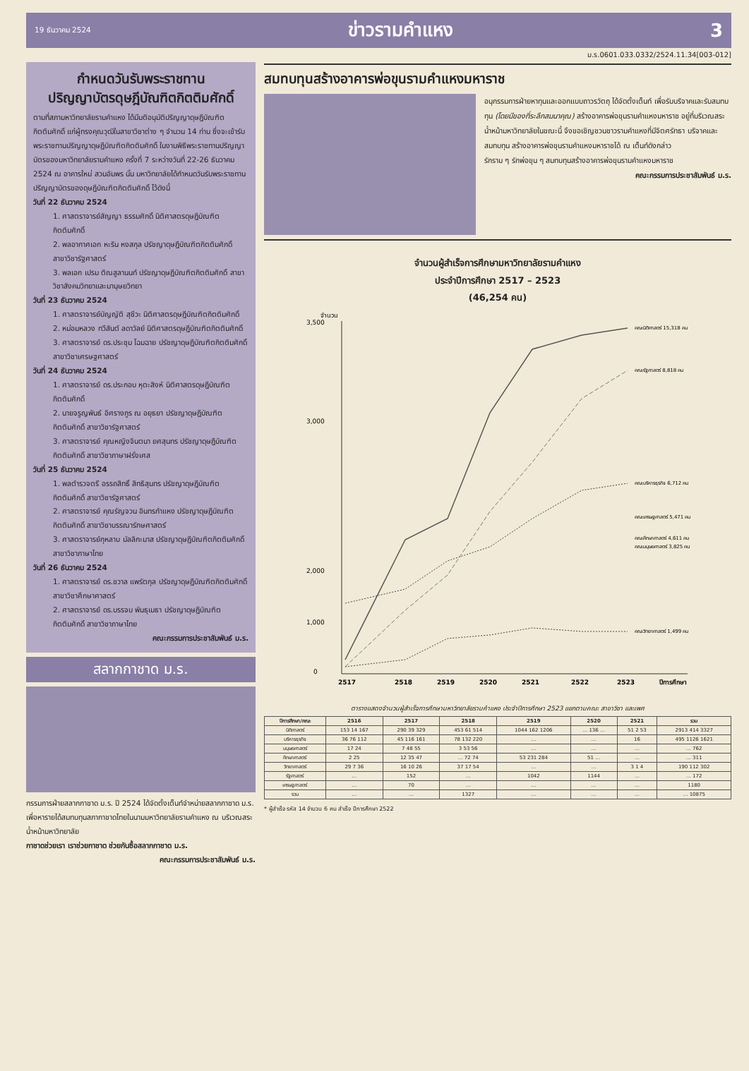19 ธันวาคม 2524 ข่าวรามคำแหง 3
ม.ร.0601.033.0332/2524.11.34[003-012]
กำหนดวันรับพระราชทาน
ปริญญาบัตรดุษฎีบัณฑิตกิตติมศักดิ์
ตามที่สภามหาวิทยาลัยรามคำแหง ได้มีมติอนุมัติปริญญาดุษฎีบัณฑิตกิตติมศักดิ์ แก่ผู้ทรงคุณวุฒิในสาขาวิชาต่าง ๆ จำนวน 14 ท่าน ซึ่งจะเข้ารับพระราชทานปริญญาดุษฎีบัณฑิตกิตติมศักดิ์ ในงานพิธีพระราชทานปริญญาบัตรของมหาวิทยาลัยรามคำแหง ครั้งที่ 7 ระหว่างวันที่ 22-26 ธันวาคม 2524 ณ อาคารใหม่ สวนอัมพร นั้น มหาวิทยาลัยได้กำหนดวันรับพระราชทานปริญญาบัตรของดุษฎีบัณฑิตกิตติมศักดิ์ ไว้ดังนี้
วันที่ 22 ธันวาคม 2524
1. ศาสตราจารย์สัญญา ธรรมศักดิ์ นิติศาสตรดุษฎีบัณฑิตกิตติมศักดิ์
2. พลอากาศเอก หะริน หงสกุล ปรัชญาดุษฎีบัณฑิตกิตติมศักดิ์ สาขาวิชารัฐศาสตร์
3. พลเอก เปรม ติณสูลานนท์ ปรัชญาดุษฎีบัณฑิตกิตติมศักดิ์ สาขาวิชาสังคมวิทยาและมานุษยวิทยา
วันที่ 23 ธันวาคม 2524
1. ศาสตราจารย์บัญญัติ สุชีวะ นิติศาสตรดุษฎีบัณฑิตกิตติมศักดิ์
2. หม่อมหลวง ทวีสันต์ ลดาวัลย์ นิติศาสตรดุษฎีบัณฑิตกิตติมศักดิ์
3. ศาสตราจารย์ ดร.ประชุม โฉมฉาย ปรัชญาดุษฎีบัณฑิตกิตติมศักดิ์ สาขาวิชาเศรษฐศาสตร์
วันที่ 24 ธันวาคม 2524
1. ศาสตราจารย์ ดร.ประกอบ หุตะสิงห์ นิติศาสตรดุษฎีบัณฑิตกิตติมศักดิ์
2. นายจรูญพันธ์ อิศรางกูร ณ อยุธยา ปรัชญาดุษฎีบัณฑิตกิตติมศักดิ์ สาขาวิชารัฐศาสตร์
3. ศาสตราจารย์ คุณหญิงจินตนา ยศสุนทร ปรัชญาดุษฎีบัณฑิตกิตติมศักดิ์ สาขาวิชาภาษาฝรั่งเศส
วันที่ 25 ธันวาคม 2524
1. พลตำรวจตรี อรรถสิทธิ์ สิทธิสุนทร ปรัชญาดุษฎีบัณฑิตกิตติมศักดิ์ สาขาวิชารัฐศาสตร์
2. ศาสตราจารย์ คุณรัญจวน อินทรกำแหง ปรัชญาดุษฎีบัณฑิตกิตติมศักดิ์ สาขาวิชาบรรณารักษศาสตร์
3. ศาสตราจารย์กุหลาบ มัลลิกะมาส ปรัชญาดุษฎีบัณฑิตกิตติมศักดิ์ สาขาวิชาภาษาไทย
วันที่ 26 ธันวาคม 2524
1. ศาสตราจารย์ ดร.ชวาล แพรัตกุล ปรัชญาดุษฎีบัณฑิตกิตติมศักดิ์ สาขาวิชาศึกษาศาสตร์
2. ศาสตราจารย์ ดร.บรรจบ พันธุเมธา ปรัชญาดุษฎีบัณฑิตกิตติมศักดิ์ สาขาวิชาภาษาไทย
คณะกรรมการประชาสัมพันธ์ ม.ร.
สลากกาชาด ม.ร.
กรรมการฝ่ายสลากกาชาด ม.ร. ปี 2524 ได้จัดตั้งเต็นท์จำหน่ายสลากกาชาด ม.ร. เพื่อหารายได้สมทบทุนสภากาชาดไทยในนามมหาวิทยาลัยรามคำแหง ณ บริเวณสระน้ำหน้ามหาวิทยาลัย
กาชาดช่วยเรา เราช่วยกาชาด ช่วยกันซื้อสลากกาชาด ม.ร.
คณะกรรมการประชาสัมพันธ์ ม.ร.
สมทบทุนสร้างอาคารพ่อขุนรามคำแหงมหาราช
อนุกรรมการฝ่ายหาทุนและออกแบบถาวรวัตถุ ได้จัดตั้งเต็นท์ เพื่อรับบริจาคและรับสมทบทุน (โดยมีของที่ระลึกสมนาคุณ) สร้างอาคารพ่อขุนรามคำแหงมหาราช อยู่ที่บริเวณสระน้ำหน้ามหาวิทยาลัยในขณะนี้ จึงขอเชิญชวนชาวรามคำแหงที่มีจิตศรัทธา บริจาคและสมทบทุน สร้างอาคารพ่อขุนรามคำแหงมหาราชได้ ณ เต็นท์ดังกล่าว
รักราม ๆ รักพ่อขุน ๆ สมทบทุนสร้างอาคารพ่อขุนรามคำแหงมหาราช
คณะกรรมการประชาสัมพันธ์ ม.ร.
จำนวนผู้สำเร็จการศึกษามหาวิทยาลัยรามคำแหง
ประจำปีการศึกษา 2517 – 2523
(46,254 คน)
จำนวน
3,500
3,000
2,000
1,000
0
คณะนิติศาสตร์ 15,318 คน
คณะรัฐศาสตร์ 8,818 คน
คณะบริหารธุรกิจ 6,712 คน
คณะเศรษฐศาสตร์ 5,471 คน
คณะศึกษาศาสตร์ 4,611 คน
คณะมนุษยศาสตร์ 3,825 คน
คณะวิทยาศาสตร์ 1,499 คน
2517
2518
2519
2520
2521
2522
2523
ปีการศึกษา
ตารางแสดงจำนวนผู้สำเร็จการศึกษามหาวิทยาลัยรามคำแหง ประจำปีการศึกษา 2523 แยกตามคณะ สาขาวิชา และเพศ
| ปีการศึกษา/คณะ | 2516 | 2517 | 2518 | 2519 | 2520 | 2521 | รวม |
| --- | --- | --- | --- | --- | --- | --- | --- |
| นิติศาสตร์ | 153 14 167 | 290 39 329 | 453 61 514 | 1044 162 1206 | … 136 … | 51 2 53 | 2913 414 3327 |
| บริหารธุรกิจ | 36 76 112 | 45 116 161 | 78 132 220 | … | … | 16 | 495 1126 1621 |
| มนุษยศาสตร์ | 17 24 | 7 48 55 | 3 53 56 | … | … | … | … 762 |
| ศึกษาศาสตร์ | 2 25 | 12 35 47 | … 72 74 | 53 231 284 | 51 … | … | … 311 |
| วิทยาศาสตร์ | 29 7 36 | 16 10 26 | 37 17 54 | … | … | 3 1 4 | 190 112 302 |
| รัฐศาสตร์ | … | 152 | … | 1042 | 1144 | … | … 172 |
| เศรษฐศาสตร์ | … | 70 | … | … | … | … | 1180 |
| รวม | … | … | 1327 | … | … | … | … 10875 |
* ผู้สำเร็จ รหัส 14 จำนวน 6 คน สำเร็จ ปีการศึกษา 2522